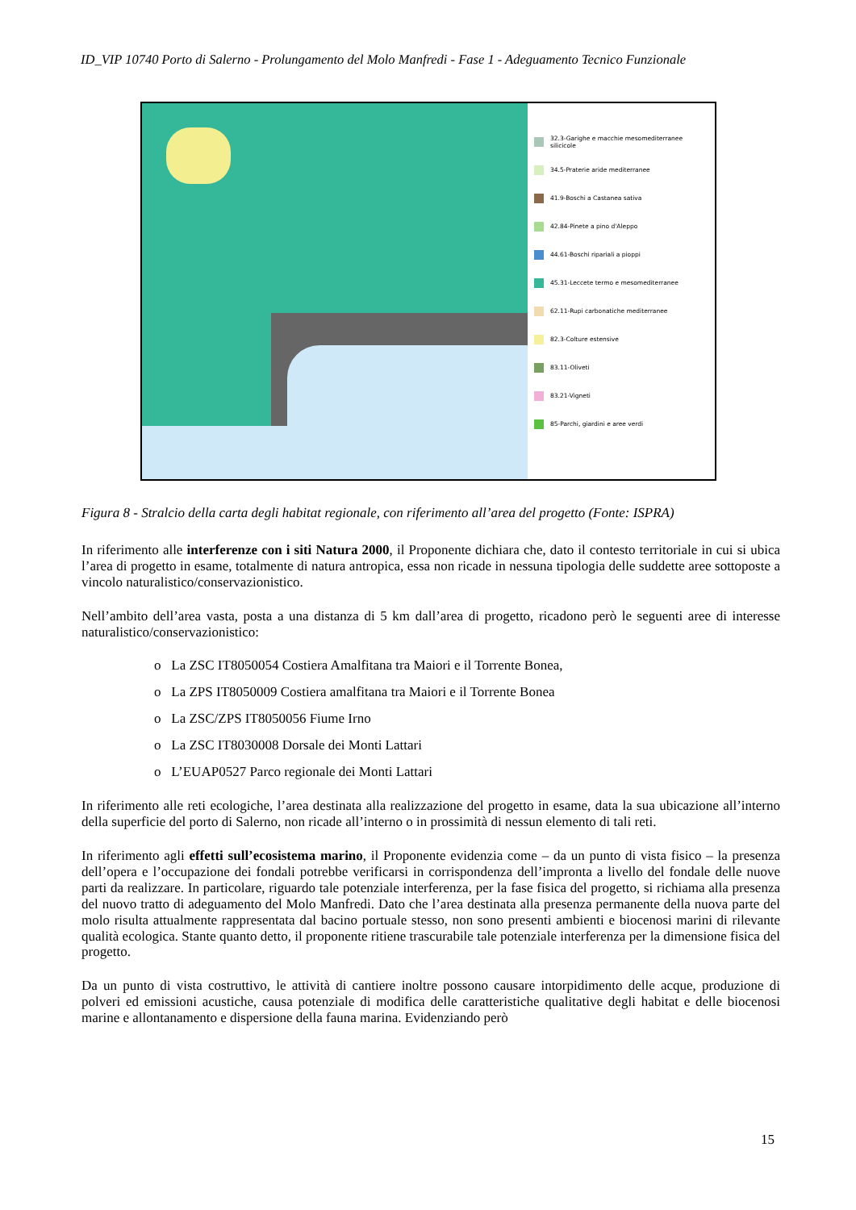ID_VIP 10740 Porto di Salerno - Prolungamento del Molo Manfredi - Fase 1 - Adeguamento Tecnico Funzionale
32.3-Garighe e macchie mesomediterranee silicicole
34.5-Praterie aride mediterranee
41.9-Boschi a Castanea sativa
42.84-Pinete a pino d'Aleppo
44.61-Boschi ripariali a pioppi
45.31-Leccete termo e mesomediterranee
62.11-Rupi carbonatiche mediterranee
82.3-Colture estensive
83.11-Oliveti
83.21-Vigneti
85-Parchi, giardini e aree verdi
Figura 8 - Stralcio della carta degli habitat regionale, con riferimento all’area del progetto (Fonte: ISPRA)
In riferimento alle interferenze con i siti Natura 2000, il Proponente dichiara che, dato il contesto territoriale in cui si ubica l’area di progetto in esame, totalmente di natura antropica, essa non ricade in nessuna tipologia delle suddette aree sottoposte a vincolo naturalistico/conservazionistico.
Nell’ambito dell’area vasta, posta a una distanza di 5 km dall’area di progetto, ricadono però le seguenti aree di interesse naturalistico/conservazionistico:
o La ZSC IT8050054 Costiera Amalfitana tra Maiori e il Torrente Bonea,
o La ZPS IT8050009 Costiera amalfitana tra Maiori e il Torrente Bonea
o La ZSC/ZPS IT8050056 Fiume Irno
o La ZSC IT8030008 Dorsale dei Monti Lattari
o L’EUAP0527 Parco regionale dei Monti Lattari
In riferimento alle reti ecologiche, l’area destinata alla realizzazione del progetto in esame, data la sua ubicazione all’interno della superficie del porto di Salerno, non ricade all’interno o in prossimità di nessun elemento di tali reti.
In riferimento agli effetti sull’ecosistema marino, il Proponente evidenzia come – da un punto di vista fisico – la presenza dell’opera e l’occupazione dei fondali potrebbe verificarsi in corrispondenza dell’impronta a livello del fondale delle nuove parti da realizzare. In particolare, riguardo tale potenziale interferenza, per la fase fisica del progetto, si richiama alla presenza del nuovo tratto di adeguamento del Molo Manfredi. Dato che l’area destinata alla presenza permanente della nuova parte del molo risulta attualmente rappresentata dal bacino portuale stesso, non sono presenti ambienti e biocenosi marini di rilevante qualità ecologica. Stante quanto detto, il proponente ritiene trascurabile tale potenziale interferenza per la dimensione fisica del progetto.
Da un punto di vista costruttivo, le attività di cantiere inoltre possono causare intorpidimento delle acque, produzione di polveri ed emissioni acustiche, causa potenziale di modifica delle caratteristiche qualitative degli habitat e delle biocenosi marine e allontanamento e dispersione della fauna marina. Evidenziando però
15